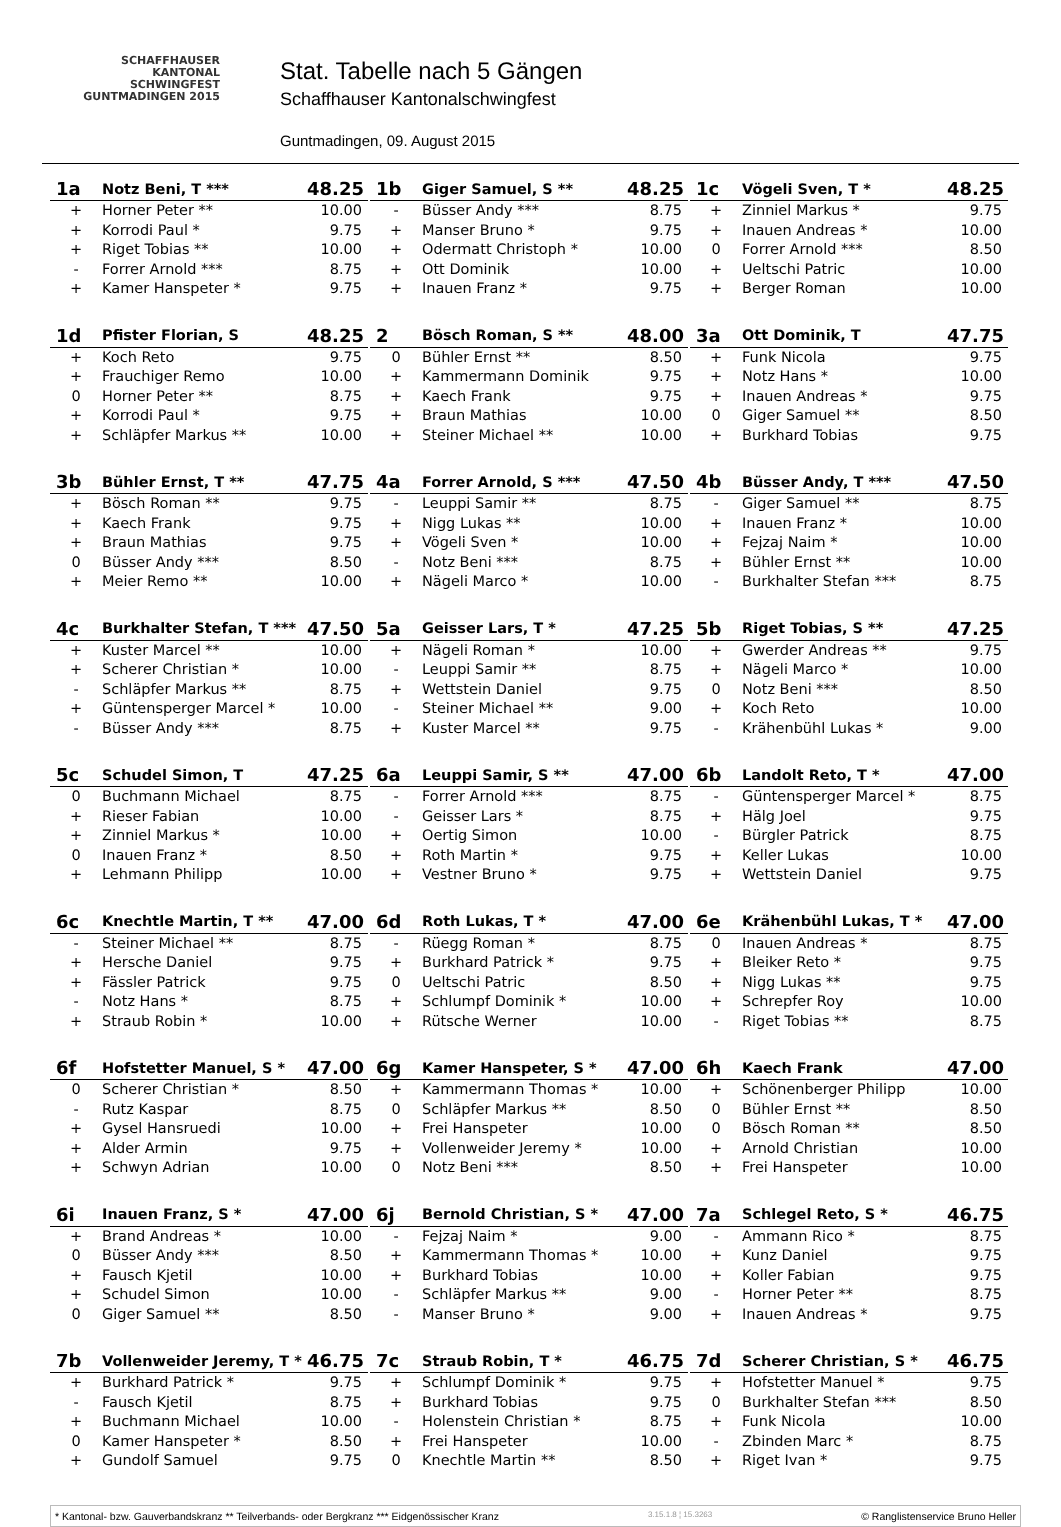SCHAFFHAUSER
KANTONAL
SCHWINGFEST
GUNTMADINGEN 2015
Stat. Tabelle nach 5 Gängen
Schaffhauser Kantonalschwingfest
Guntmadingen, 09. August 2015
| 1a | Notz Beni, T *** | 48.25 |
| --- | --- | --- |
| + | Horner Peter ** | 10.00 |
| + | Korrodi Paul * | 9.75 |
| + | Riget Tobias ** | 10.00 |
| - | Forrer Arnold *** | 8.75 |
| + | Kamer Hanspeter * | 9.75 |
| 1b | Giger Samuel, S ** | 48.25 |
| --- | --- | --- |
| - | Büsser Andy *** | 8.75 |
| + | Manser Bruno * | 9.75 |
| + | Odermatt Christoph * | 10.00 |
| + | Ott Dominik | 10.00 |
| + | Inauen Franz * | 9.75 |
| 1c | Vögeli Sven, T * | 48.25 |
| --- | --- | --- |
| + | Zinniel Markus * | 9.75 |
| + | Inauen Andreas * | 10.00 |
| 0 | Forrer Arnold *** | 8.50 |
| + | Ueltschi Patric | 10.00 |
| + | Berger Roman | 10.00 |
| 1d | Pfister Florian, S | 48.25 |
| --- | --- | --- |
| + | Koch Reto | 9.75 |
| + | Frauchiger Remo | 10.00 |
| 0 | Horner Peter ** | 8.75 |
| + | Korrodi Paul * | 9.75 |
| + | Schläpfer Markus ** | 10.00 |
| 2 | Bösch Roman, S ** | 48.00 |
| --- | --- | --- |
| 0 | Bühler Ernst ** | 8.50 |
| + | Kammermann Dominik | 9.75 |
| + | Kaech Frank | 9.75 |
| + | Braun Mathias | 10.00 |
| + | Steiner Michael ** | 10.00 |
| 3a | Ott Dominik, T | 47.75 |
| --- | --- | --- |
| + | Funk Nicola | 9.75 |
| + | Notz Hans * | 10.00 |
| + | Inauen Andreas * | 9.75 |
| 0 | Giger Samuel ** | 8.50 |
| + | Burkhard Tobias | 9.75 |
| 3b | Bühler Ernst, T ** | 47.75 |
| --- | --- | --- |
| + | Bösch Roman ** | 9.75 |
| + | Kaech Frank | 9.75 |
| + | Braun Mathias | 9.75 |
| 0 | Büsser Andy *** | 8.50 |
| + | Meier Remo ** | 10.00 |
| 4a | Forrer Arnold, S *** | 47.50 |
| --- | --- | --- |
| - | Leuppi Samir ** | 8.75 |
| + | Nigg Lukas ** | 10.00 |
| + | Vögeli Sven * | 10.00 |
| - | Notz Beni *** | 8.75 |
| + | Nägeli Marco * | 10.00 |
| 4b | Büsser Andy, T *** | 47.50 |
| --- | --- | --- |
| - | Giger Samuel ** | 8.75 |
| + | Inauen Franz * | 10.00 |
| + | Fejzaj Naim * | 10.00 |
| + | Bühler Ernst ** | 10.00 |
| - | Burkhalter Stefan *** | 8.75 |
| 4c | Burkhalter Stefan, T *** | 47.50 |
| --- | --- | --- |
| + | Kuster Marcel ** | 10.00 |
| + | Scherer Christian * | 10.00 |
| - | Schläpfer Markus ** | 8.75 |
| + | Güntensperger Marcel * | 10.00 |
| - | Büsser Andy *** | 8.75 |
| 5a | Geisser Lars, T * | 47.25 |
| --- | --- | --- |
| + | Nägeli Roman * | 10.00 |
| - | Leuppi Samir ** | 8.75 |
| + | Wettstein Daniel | 9.75 |
| - | Steiner Michael ** | 9.00 |
| + | Kuster Marcel ** | 9.75 |
| 5b | Riget Tobias, S ** | 47.25 |
| --- | --- | --- |
| + | Gwerder Andreas ** | 9.75 |
| + | Nägeli Marco * | 10.00 |
| 0 | Notz Beni *** | 8.50 |
| + | Koch Reto | 10.00 |
| - | Krähenbühl Lukas * | 9.00 |
| 5c | Schudel Simon, T | 47.25 |
| --- | --- | --- |
| 0 | Buchmann Michael | 8.75 |
| + | Rieser Fabian | 10.00 |
| + | Zinniel Markus * | 10.00 |
| 0 | Inauen Franz * | 8.50 |
| + | Lehmann Philipp | 10.00 |
| 6a | Leuppi Samir, S ** | 47.00 |
| --- | --- | --- |
| - | Forrer Arnold *** | 8.75 |
| - | Geisser Lars * | 8.75 |
| + | Oertig Simon | 10.00 |
| + | Roth Martin * | 9.75 |
| + | Vestner Bruno * | 9.75 |
| 6b | Landolt Reto, T * | 47.00 |
| --- | --- | --- |
| - | Güntensperger Marcel * | 8.75 |
| + | Hälg Joel | 9.75 |
| - | Bürgler Patrick | 8.75 |
| + | Keller Lukas | 10.00 |
| + | Wettstein Daniel | 9.75 |
| 6c | Knechtle Martin, T ** | 47.00 |
| --- | --- | --- |
| - | Steiner Michael ** | 8.75 |
| + | Hersche Daniel | 9.75 |
| + | Fässler Patrick | 9.75 |
| - | Notz Hans * | 8.75 |
| + | Straub Robin * | 10.00 |
| 6d | Roth Lukas, T * | 47.00 |
| --- | --- | --- |
| - | Rüegg Roman * | 8.75 |
| + | Burkhard Patrick * | 9.75 |
| 0 | Ueltschi Patric | 8.50 |
| + | Schlumpf Dominik * | 10.00 |
| + | Rütsche Werner | 10.00 |
| 6e | Krähenbühl Lukas, T * | 47.00 |
| --- | --- | --- |
| 0 | Inauen Andreas * | 8.75 |
| + | Bleiker Reto * | 9.75 |
| + | Nigg Lukas ** | 9.75 |
| + | Schrepfer Roy | 10.00 |
| - | Riget Tobias ** | 8.75 |
| 6f | Hofstetter Manuel, S * | 47.00 |
| --- | --- | --- |
| 0 | Scherer Christian * | 8.50 |
| - | Rutz Kaspar | 8.75 |
| + | Gysel Hansruedi | 10.00 |
| + | Alder Armin | 9.75 |
| + | Schwyn Adrian | 10.00 |
| 6g | Kamer Hanspeter, S * | 47.00 |
| --- | --- | --- |
| + | Kammermann Thomas * | 10.00 |
| 0 | Schläpfer Markus ** | 8.50 |
| + | Frei Hanspeter | 10.00 |
| + | Vollenweider Jeremy * | 10.00 |
| 0 | Notz Beni *** | 8.50 |
| 6h | Kaech Frank | 47.00 |
| --- | --- | --- |
| + | Schönenberger Philipp | 10.00 |
| 0 | Bühler Ernst ** | 8.50 |
| 0 | Bösch Roman ** | 8.50 |
| + | Arnold Christian | 10.00 |
| + | Frei Hanspeter | 10.00 |
| 6i | Inauen Franz, S * | 47.00 |
| --- | --- | --- |
| + | Brand Andreas * | 10.00 |
| 0 | Büsser Andy *** | 8.50 |
| + | Fausch Kjetil | 10.00 |
| + | Schudel Simon | 10.00 |
| 0 | Giger Samuel ** | 8.50 |
| 6j | Bernold Christian, S * | 47.00 |
| --- | --- | --- |
| - | Fejzaj Naim * | 9.00 |
| + | Kammermann Thomas * | 10.00 |
| + | Burkhard Tobias | 10.00 |
| - | Schläpfer Markus ** | 9.00 |
| - | Manser Bruno * | 9.00 |
| 7a | Schlegel Reto, S * | 46.75 |
| --- | --- | --- |
| - | Ammann Rico * | 8.75 |
| + | Kunz Daniel | 9.75 |
| + | Koller Fabian | 9.75 |
| - | Horner Peter ** | 8.75 |
| + | Inauen Andreas * | 9.75 |
| 7b | Vollenweider Jeremy, T * | 46.75 |
| --- | --- | --- |
| + | Burkhard Patrick * | 9.75 |
| - | Fausch Kjetil | 8.75 |
| + | Buchmann Michael | 10.00 |
| 0 | Kamer Hanspeter * | 8.50 |
| + | Gundolf Samuel | 9.75 |
| 7c | Straub Robin, T * | 46.75 |
| --- | --- | --- |
| + | Schlumpf Dominik * | 9.75 |
| + | Burkhard Tobias | 9.75 |
| - | Holenstein Christian * | 8.75 |
| + | Frei Hanspeter | 10.00 |
| 0 | Knechtle Martin ** | 8.50 |
| 7d | Scherer Christian, S * | 46.75 |
| --- | --- | --- |
| + | Hofstetter Manuel * | 9.75 |
| 0 | Burkhalter Stefan *** | 8.50 |
| + | Funk Nicola | 10.00 |
| - | Zbinden Marc * | 8.75 |
| + | Riget Ivan * | 9.75 |
* Kantonal- bzw. Gauverbandskranz ** Teilverbands- oder Bergkranz *** Eidgenössischer Kranz 3.15.1.8 ¦ 15.3263 © Ranglistenservice Bruno Heller